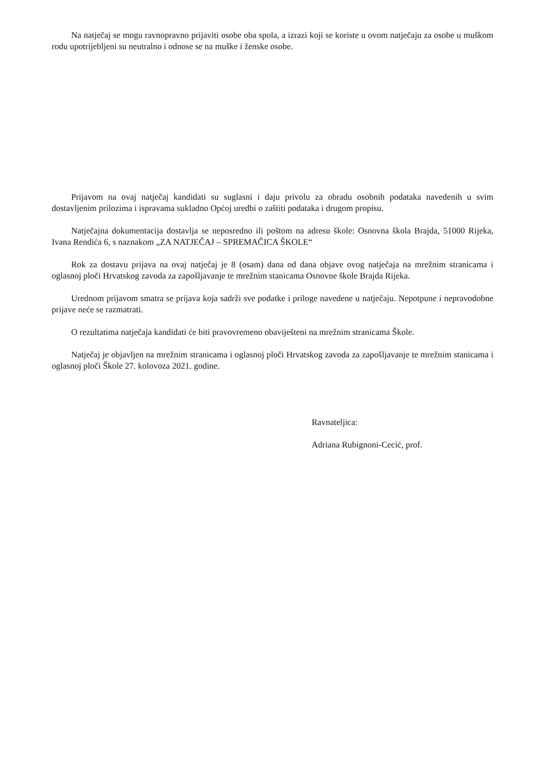Na natječaj se mogu ravnopravno prijaviti osobe oba spola, a izrazi koji se koriste u ovom natječaju za osobe u muškom rodu upotrijebljeni su neutralno i odnose se na muške i ženske osobe.
Prijavom na ovaj natječaj kandidati su suglasni i daju privolu za obradu osobnih podataka navedenih u svim dostavljenim prilozima i ispravama sukladno Općoj uredbi o zaštiti podataka i drugom propisu.
Natječajna dokumentacija dostavlja se neposredno ili poštom na adresu škole: Osnovna škola Brajda, 51000 Rijeka, Ivana Rendića 6, s naznakom „ZA NATJEČAJ – SPREMAČICA ŠKOLE“
Rok za dostavu prijava na ovaj natječaj je 8 (osam) dana od dana objave ovog natječaja na mrežnim stranicama i oglasnoj ploči Hrvatskog zavoda za zapošljavanje te mrežnim stanicama Osnovne škole Brajda Rijeka.
Urednom prijavom smatra se prijava koja sadrži sve podatke i priloge navedene u natječaju. Nepotpune i nepravodobne prijave neće se razmatrati.
O rezultatima natječaja kandidati će biti pravovremeno obaviješteni na mrežnim stranicama Škole.
Natječaj je objavljen na mrežnim stranicama i oglasnoj ploči Hrvatskog zavoda za zapošljavanje te mrežnim stanicama i oglasnoj ploči Škole 27. kolovoza 2021. godine.
Ravnateljica:
Adriana Rubignoni-Cecić, prof.